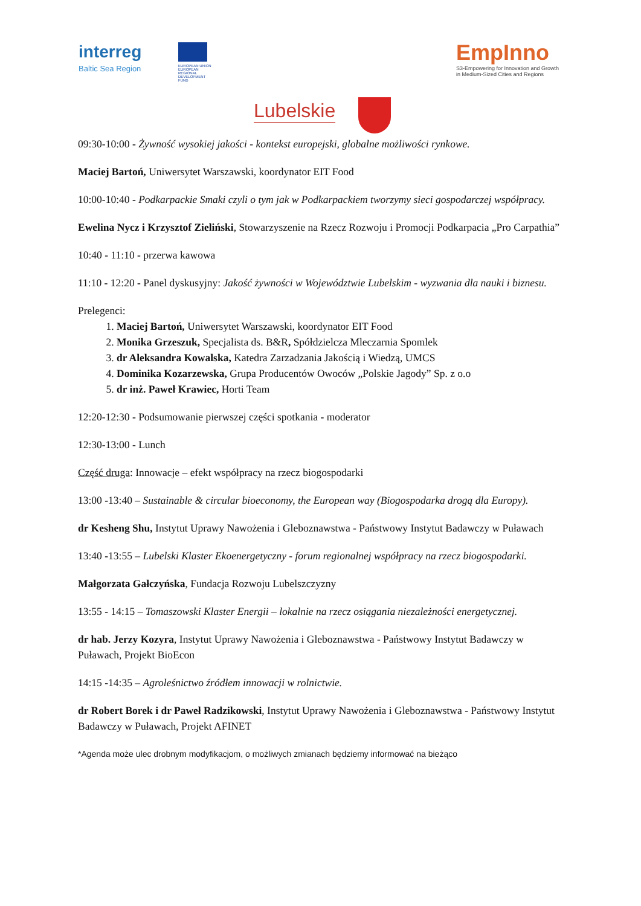interreg
Baltic Sea Region
EUROPEAN UNION
EUROPEAN REGIONAL DEVELOPMENT FUND
EmpInno
S3-Empowering for Innovation and Growth
in Medium-Sized Cities and Regions
Lubelskie
09:30-10:00 - Żywność wysokiej jakości - kontekst europejski, globalne możliwości rynkowe.
Maciej Bartoń, Uniwersytet Warszawski, koordynator EIT Food
10:00-10:40 - Podkarpackie Smaki czyli o tym jak w Podkarpackiem tworzymy sieci gospodarczej współpracy.
Ewelina Nycz i Krzysztof Zieliński, Stowarzyszenie na Rzecz Rozwoju i Promocji Podkarpacia „Pro Carpathia”
10:40 - 11:10 - przerwa kawowa
11:10 - 12:20 - Panel dyskusyjny: Jakość żywności w Województwie Lubelskim - wyzwania dla nauki i biznesu.
Prelegenci:
1. Maciej Bartoń, Uniwersytet Warszawski, koordynator EIT Food
2. Monika Grzeszuk, Specjalista ds. B&R, Spółdzielcza Mleczarnia Spomlek
3. dr Aleksandra Kowalska, Katedra Zarzadzania Jakością i Wiedzą, UMCS
4. Dominika Kozarzewska, Grupa Producentów Owoców „Polskie Jagody” Sp. z o.o
5. dr inż. Paweł Krawiec, Horti Team
12:20-12:30 - Podsumowanie pierwszej części spotkania - moderator
12:30-13:00 - Lunch
Część druga: Innowacje – efekt współpracy na rzecz biogospodarki
13:00 -13:40 – Sustainable & circular bioeconomy, the European way (Biogospodarka drogą dla Europy).
dr Kesheng Shu, Instytut Uprawy Nawożenia i Gleboznawstwa - Państwowy Instytut Badawczy w Puławach
13:40 -13:55 – Lubelski Klaster Ekoenergetyczny - forum regionalnej współpracy na rzecz biogospodarki.
Małgorzata Gałczyńska, Fundacja Rozwoju Lubelszczyzny
13:55 - 14:15 – Tomaszowski Klaster Energii – lokalnie na rzecz osiągania niezależności energetycznej.
dr hab. Jerzy Kozyra, Instytut Uprawy Nawożenia i Gleboznawstwa - Państwowy Instytut Badawczy w Puławach, Projekt BioEcon
14:15 -14:35 – Agroleśnictwo źródłem innowacji w rolnictwie.
dr Robert Borek i dr Paweł Radzikowski, Instytut Uprawy Nawożenia i Gleboznawstwa - Państwowy Instytut Badawczy w Puławach, Projekt AFINET
*Agenda może ulec drobnym modyfikacjom, o możliwych zmianach będziemy informować na bieżąco